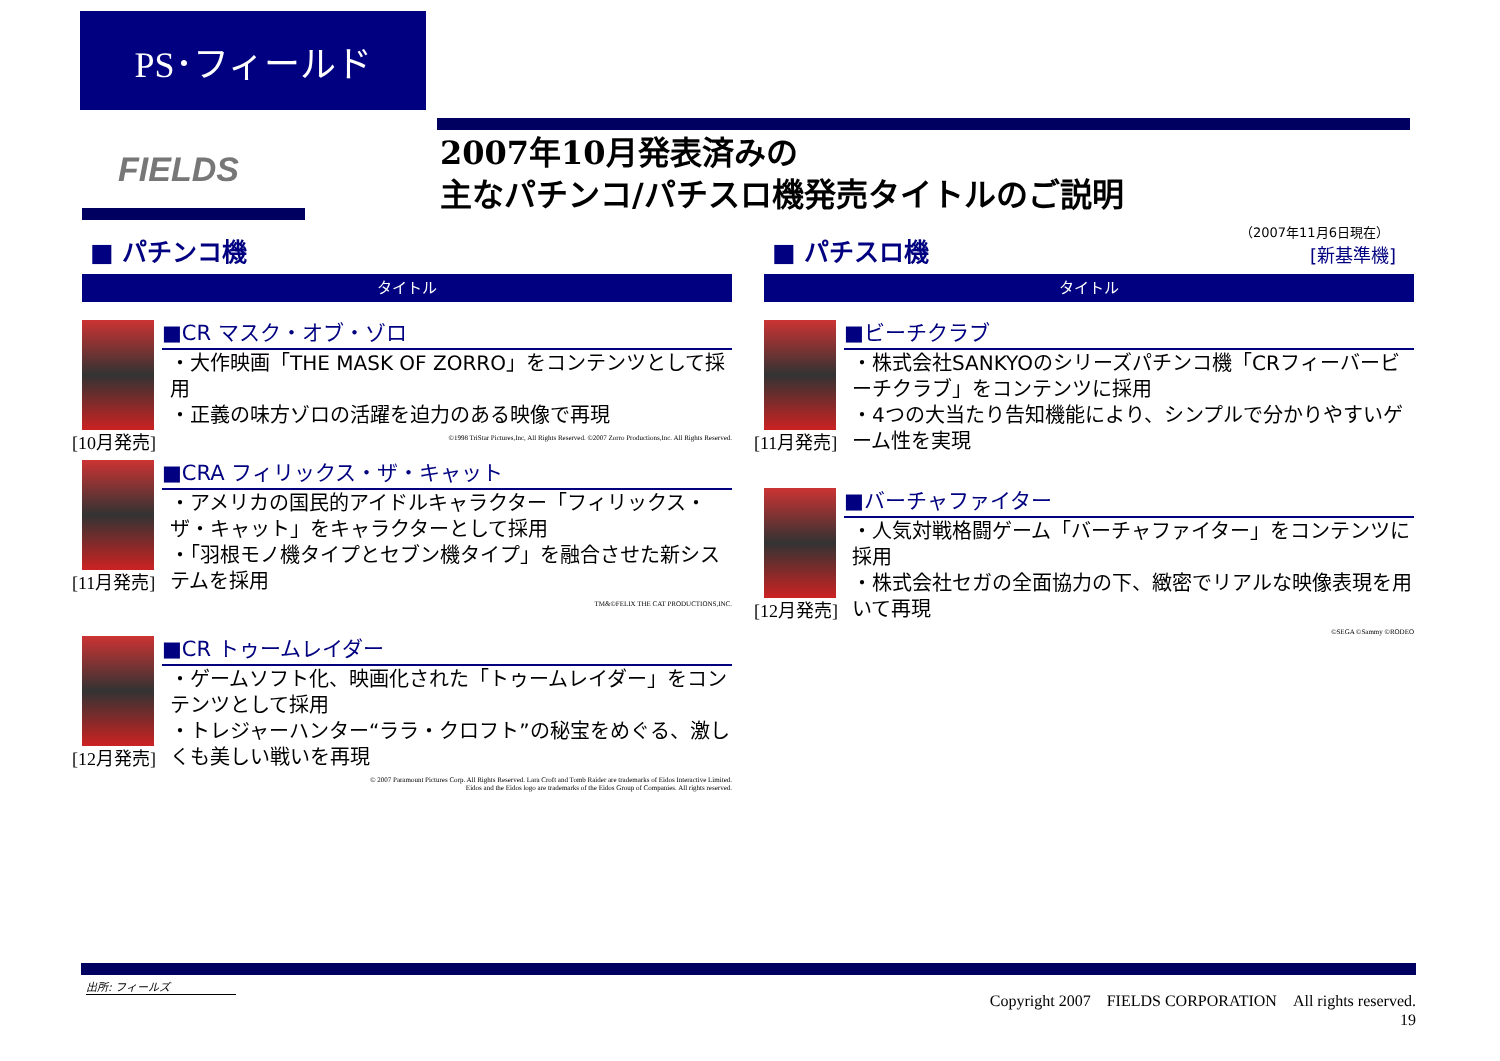PS･フィールド
FIELDS
2007年10月発表済みの
主なパチンコ/パチスロ機発売タイトルのご説明
（2007年11月6日現在）
[新基準機]
■ パチンコ機
タイトル
[10月発売]
■CR マスク・オブ・ゾロ
・大作映画「THE MASK OF ZORRO」をコンテンツとして採用
・正義の味方ゾロの活躍を迫力のある映像で再現
©1998 TriStar Pictures,Inc, All Rights Reserved. ©2007 Zorro Productions,Inc. All Rights Reserved.
[11月発売]
■CRA フィリックス・ザ・キャット
・アメリカの国民的アイドルキャラクター「フィリックス・ザ・キャット」をキャラクターとして採用
・「羽根モノ機タイプとセブン機タイプ」を融合させた新システムを採用
TM&©FELIX THE CAT PRODUCTIONS,INC.
[12月発売]
■CR トゥームレイダー
・ゲームソフト化、映画化された「トゥームレイダー」をコンテンツとして採用
・トレジャーハンター“ララ・クロフト”の秘宝をめぐる、激しくも美しい戦いを再現
© 2007 Paramount Pictures Corp. All Rights Reserved. Lara Croft and Tomb Raider are trademarks of Eidos Interactive Limited.
Eidos and the Eidos logo are trademarks of the Eidos Group of Companies. All rights reserved.
■ パチスロ機
タイトル
[11月発売]
■ビーチクラブ
・株式会社SANKYOのシリーズパチンコ機「CRフィーバービーチクラブ」をコンテンツに採用
・4つの大当たり告知機能により、シンプルで分かりやすいゲーム性を実現
[12月発売]
■バーチャファイター
・人気対戦格闘ゲーム「バーチャファイター」をコンテンツに採用
・株式会社セガの全面協力の下、緻密でリアルな映像表現を用いて再現
©SEGA ©Sammy ©RODEO
出所: フィールズ
Copyright 2007　FIELDS CORPORATION　All rights reserved.　19